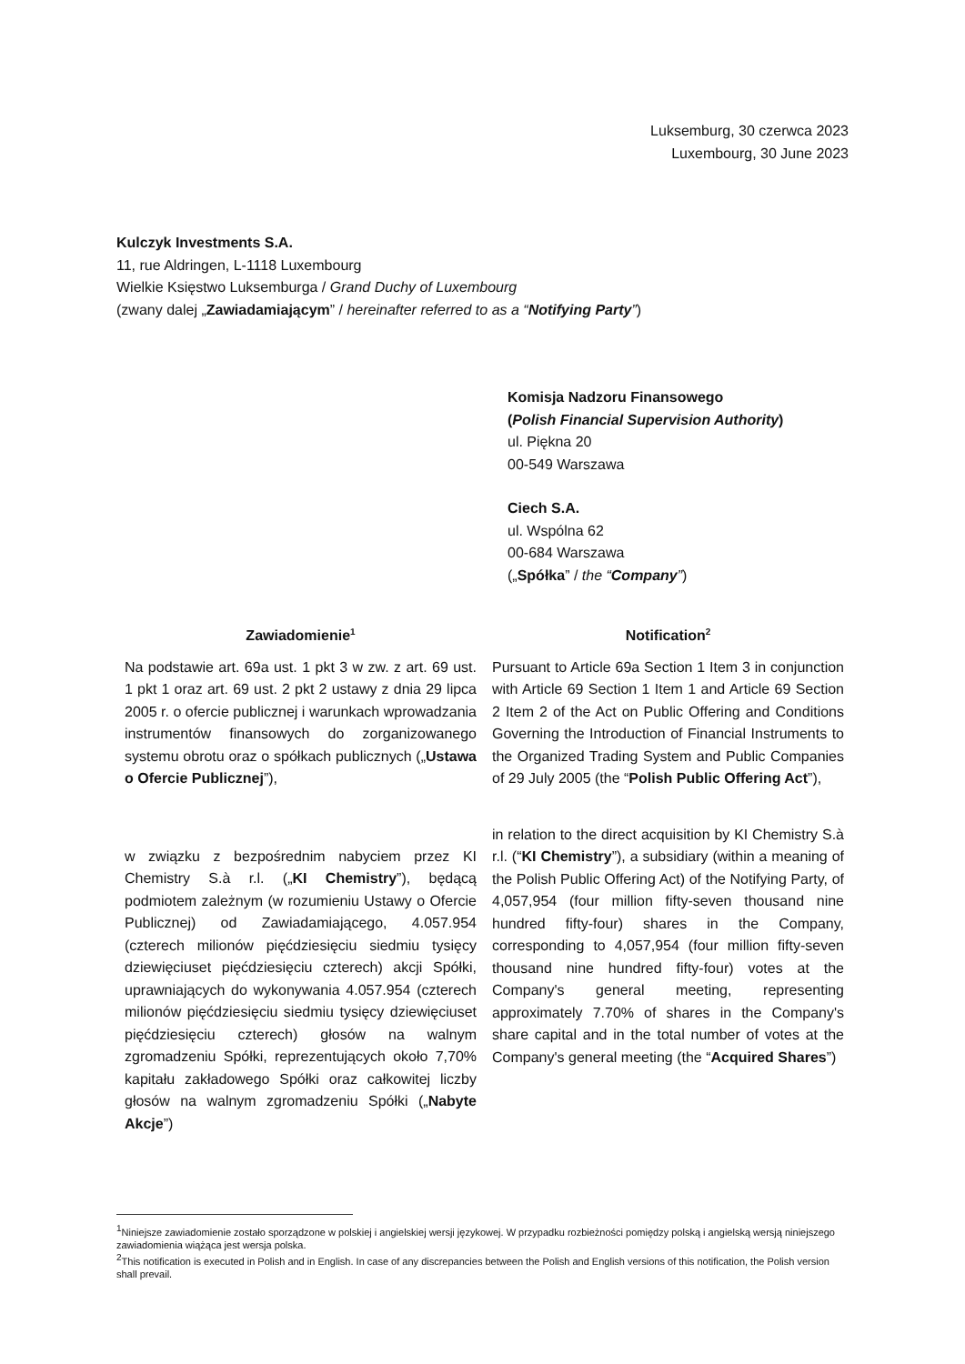Luksemburg, 30 czerwca 2023
Luxembourg, 30 June 2023
Kulczyk Investments S.A.
11, rue Aldringen, L-1118 Luxembourg
Wielkie Księstwo Luksemburga / Grand Duchy of Luxembourg
(zwany dalej „Zawiadamiającym” / hereinafter referred to as a “Notifying Party”)
Komisja Nadzoru Finansowego
(Polish Financial Supervision Authority)
ul. Piękna 20
00-549 Warszawa
Ciech S.A.
ul. Wspólna 62
00-684 Warszawa
(„Spółka” / the “Company”)
Zawiadomienie<sup>1</sup>
Na podstawie art. 69a ust. 1 pkt 3 w zw. z art. 69 ust. 1 pkt 1 oraz art. 69 ust. 2 pkt 2 ustawy z dnia 29 lipca 2005 r. o ofercie publicznej i warunkach wprowadzania instrumentów finansowych do zorganizowanego systemu obrotu oraz o spółkach publicznych („Ustawa o Ofercie Publicznej”),
w związku z bezpośrednim nabyciem przez KI Chemistry S.à r.l. („KI Chemistry”), będącą podmiotem zależnym (w rozumieniu Ustawy o Ofercie Publicznej) od Zawiadamiającego, 4.057.954 (czterech milionów pięćdziesięciu siedmiu tysięcy dziewięciuset pięćdziesięciu czterech) akcji Spółki, uprawniających do wykonywania 4.057.954 (czterech milionów pięćdziesięciu siedmiu tysięcy dziewięciuset pięćdziesięciu czterech) głosów na walnym zgromadzeniu Spółki, reprezentujących około 7,70% kapitału zakładowego Spółki oraz całkowitej liczby głosów na walnym zgromadzeniu Spółki („Nabyte Akcje”)
Notification<sup>2</sup>
Pursuant to Article 69a Section 1 Item 3 in conjunction with Article 69 Section 1 Item 1 and Article 69 Section 2 Item 2 of the Act on Public Offering and Conditions Governing the Introduction of Financial Instruments to the Organized Trading System and Public Companies of 29 July 2005 (the “Polish Public Offering Act”),
in relation to the direct acquisition by KI Chemistry S.à r.l. (“KI Chemistry”), a subsidiary (within a meaning of the Polish Public Offering Act) of the Notifying Party, of 4,057,954 (four million fifty-seven thousand nine hundred fifty-four) shares in the Company, corresponding to 4,057,954 (four million fifty-seven thousand nine hundred fifty-four) votes at the Company's general meeting, representing approximately 7.70% of shares in the Company's share capital and in the total number of votes at the Company's general meeting (the “Acquired Shares”)
<sup>1</sup> Niniejsze zawiadomienie zostało sporządzone w polskiej i angielskiej wersji językowej. W przypadku rozbieżności pomiędzy polską i angielską wersją niniejszego zawiadomienia wiążąca jest wersja polska.
<sup>2</sup> This notification is executed in Polish and in English. In case of any discrepancies between the Polish and English versions of this notification, the Polish version shall prevail.